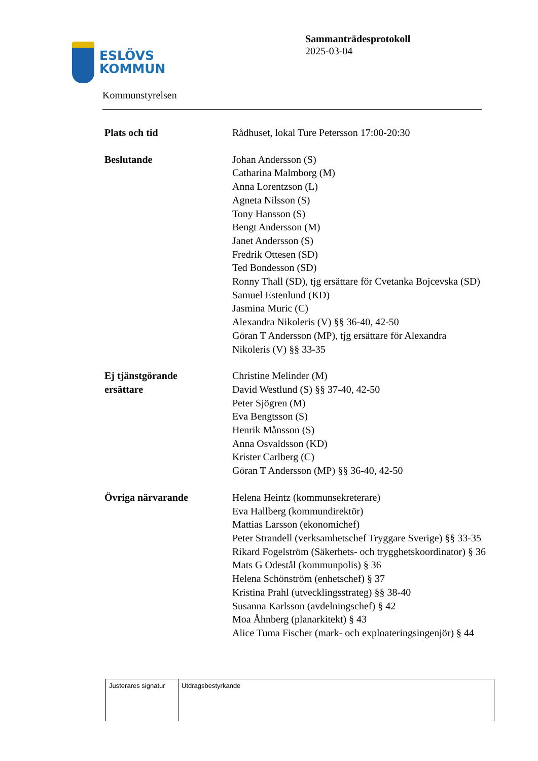ESLÖVS
KOMMUN
Kommunstyrelsen
Sammanträdesprotokoll
2025-03-04
| Plats och tid | Rådhuset, lokal Ture Petersson 17:00-20:30 |
| Beslutande | Johan Andersson (S) Catharina Malmborg (M) Anna Lorentzson (L) Agneta Nilsson (S) Tony Hansson (S) Bengt Andersson (M) Janet Andersson (S) Fredrik Ottesen (SD) Ted Bondesson (SD) Ronny Thall (SD), tjg ersättare för Cvetanka Bojcevska (SD) Samuel Estenlund (KD) Jasmina Muric (C) Alexandra Nikoleris (V) §§ 36-40, 42-50 Göran T Andersson (MP), tjg ersättare för Alexandra Nikoleris (V) §§ 33-35 |
| Ej tjänstgörande ersättare | Christine Melinder (M) David Westlund (S) §§ 37-40, 42-50 Peter Sjögren (M) Eva Bengtsson (S) Henrik Månsson (S) Anna Osvaldsson (KD) Krister Carlberg (C) Göran T Andersson (MP) §§ 36-40, 42-50 |
| Övriga närvarande | Helena Heintz (kommunsekreterare) Eva Hallberg (kommundirektör) Mattias Larsson (ekonomichef) Peter Strandell (verksamhetschef Tryggare Sverige) §§ 33-35 Rikard Fogelström (Säkerhets- och trygghetskoordinator) § 36 Mats G Odestål (kommunpolis) § 36 Helena Schönström (enhetschef) § 37 Kristina Prahl (utvecklingsstrateg) §§ 38-40 Susanna Karlsson (avdelningschef) § 42 Moa Åhnberg (planarkitekt) § 43 Alice Tuma Fischer (mark- och exploateringsingenjör) § 44 |
| Justerares signatur | Utdragsbestyrkande |